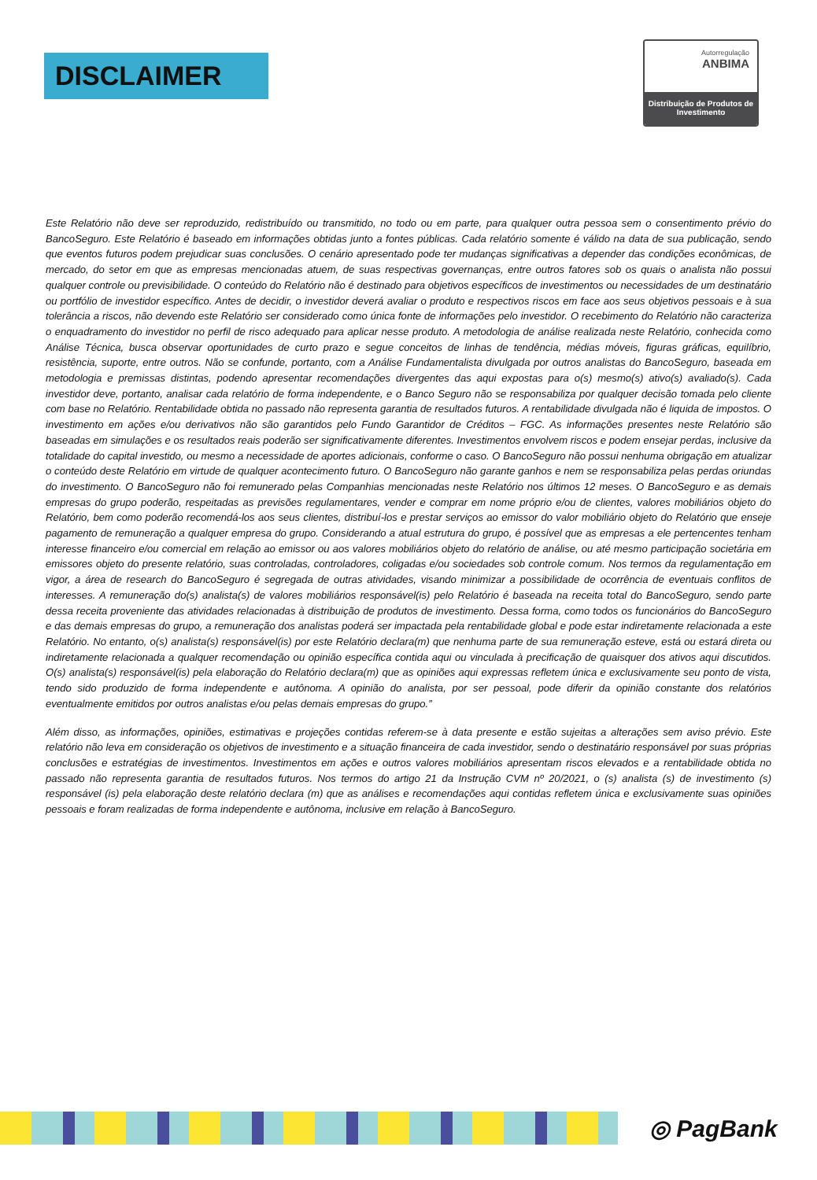DISCLAIMER
Autorregulação
ANBIMA
Distribuição de Produtos de Investimento
Este Relatório não deve ser reproduzido, redistribuído ou transmitido, no todo ou em parte, para qualquer outra pessoa sem o consentimento prévio do BancoSeguro. Este Relatório é baseado em informações obtidas junto a fontes públicas. Cada relatório somente é válido na data de sua publicação, sendo que eventos futuros podem prejudicar suas conclusões. O cenário apresentado pode ter mudanças significativas a depender das condições econômicas, de mercado, do setor em que as empresas mencionadas atuem, de suas respectivas governanças, entre outros fatores sob os quais o analista não possui qualquer controle ou previsibilidade. O conteúdo do Relatório não é destinado para objetivos específicos de investimentos ou necessidades de um destinatário ou portfólio de investidor específico. Antes de decidir, o investidor deverá avaliar o produto e respectivos riscos em face aos seus objetivos pessoais e à sua tolerância a riscos, não devendo este Relatório ser considerado como única fonte de informações pelo investidor. O recebimento do Relatório não caracteriza o enquadramento do investidor no perfil de risco adequado para aplicar nesse produto. A metodologia de análise realizada neste Relatório, conhecida como Análise Técnica, busca observar oportunidades de curto prazo e segue conceitos de linhas de tendência, médias móveis, figuras gráficas, equilíbrio, resistência, suporte, entre outros. Não se confunde, portanto, com a Análise Fundamentalista divulgada por outros analistas do BancoSeguro, baseada em metodologia e premissas distintas, podendo apresentar recomendações divergentes das aqui expostas para o(s) mesmo(s) ativo(s) avaliado(s). Cada investidor deve, portanto, analisar cada relatório de forma independente, e o Banco Seguro não se responsabiliza por qualquer decisão tomada pelo cliente com base no Relatório. Rentabilidade obtida no passado não representa garantia de resultados futuros. A rentabilidade divulgada não é liquida de impostos. O investimento em ações e/ou derivativos não são garantidos pelo Fundo Garantidor de Créditos – FGC. As informações presentes neste Relatório são baseadas em simulações e os resultados reais poderão ser significativamente diferentes. Investimentos envolvem riscos e podem ensejar perdas, inclusive da totalidade do capital investido, ou mesmo a necessidade de aportes adicionais, conforme o caso. O BancoSeguro não possui nenhuma obrigação em atualizar o conteúdo deste Relatório em virtude de qualquer acontecimento futuro. O BancoSeguro não garante ganhos e nem se responsabiliza pelas perdas oriundas do investimento. O BancoSeguro não foi remunerado pelas Companhias mencionadas neste Relatório nos últimos 12 meses. O BancoSeguro e as demais empresas do grupo poderão, respeitadas as previsões regulamentares, vender e comprar em nome próprio e/ou de clientes, valores mobiliários objeto do Relatório, bem como poderão recomendá-los aos seus clientes, distribuí-los e prestar serviços ao emissor do valor mobiliário objeto do Relatório que enseje pagamento de remuneração a qualquer empresa do grupo. Considerando a atual estrutura do grupo, é possível que as empresas a ele pertencentes tenham interesse financeiro e/ou comercial em relação ao emissor ou aos valores mobiliários objeto do relatório de análise, ou até mesmo participação societária em emissores objeto do presente relatório, suas controladas, controladores, coligadas e/ou sociedades sob controle comum. Nos termos da regulamentação em vigor, a área de research do BancoSeguro é segregada de outras atividades, visando minimizar a possibilidade de ocorrência de eventuais conflitos de interesses. A remuneração do(s) analista(s) de valores mobiliários responsável(is) pelo Relatório é baseada na receita total do BancoSeguro, sendo parte dessa receita proveniente das atividades relacionadas à distribuição de produtos de investimento. Dessa forma, como todos os funcionários do BancoSeguro e das demais empresas do grupo, a remuneração dos analistas poderá ser impactada pela rentabilidade global e pode estar indiretamente relacionada a este Relatório. No entanto, o(s) analista(s) responsável(is) por este Relatório declara(m) que nenhuma parte de sua remuneração esteve, está ou estará direta ou indiretamente relacionada a qualquer recomendação ou opinião específica contida aqui ou vinculada à precificação de quaisquer dos ativos aqui discutidos. O(s) analista(s) responsável(is) pela elaboração do Relatório declara(m) que as opiniões aqui expressas refletem única e exclusivamente seu ponto de vista, tendo sido produzido de forma independente e autônoma. A opinião do analista, por ser pessoal, pode diferir da opinião constante dos relatórios eventualmente emitidos por outros analistas e/ou pelas demais empresas do grupo.”
Além disso, as informações, opiniões, estimativas e projeções contidas referem-se à data presente e estão sujeitas a alterações sem aviso prévio. Este relatório não leva em consideração os objetivos de investimento e a situação financeira de cada investidor, sendo o destinatário responsável por suas próprias conclusões e estratégias de investimentos. Investimentos em ações e outros valores mobiliários apresentam riscos elevados e a rentabilidade obtida no passado não representa garantia de resultados futuros. Nos termos do artigo 21 da Instrução CVM nº 20/2021, o (s) analista (s) de investimento (s) responsável (is) pela elaboração deste relatório declara (m) que as análises e recomendações aqui contidas refletem única e exclusivamente suas opiniões pessoais e foram realizadas de forma independente e autônoma, inclusive em relação à BancoSeguro.
◎ PagBank